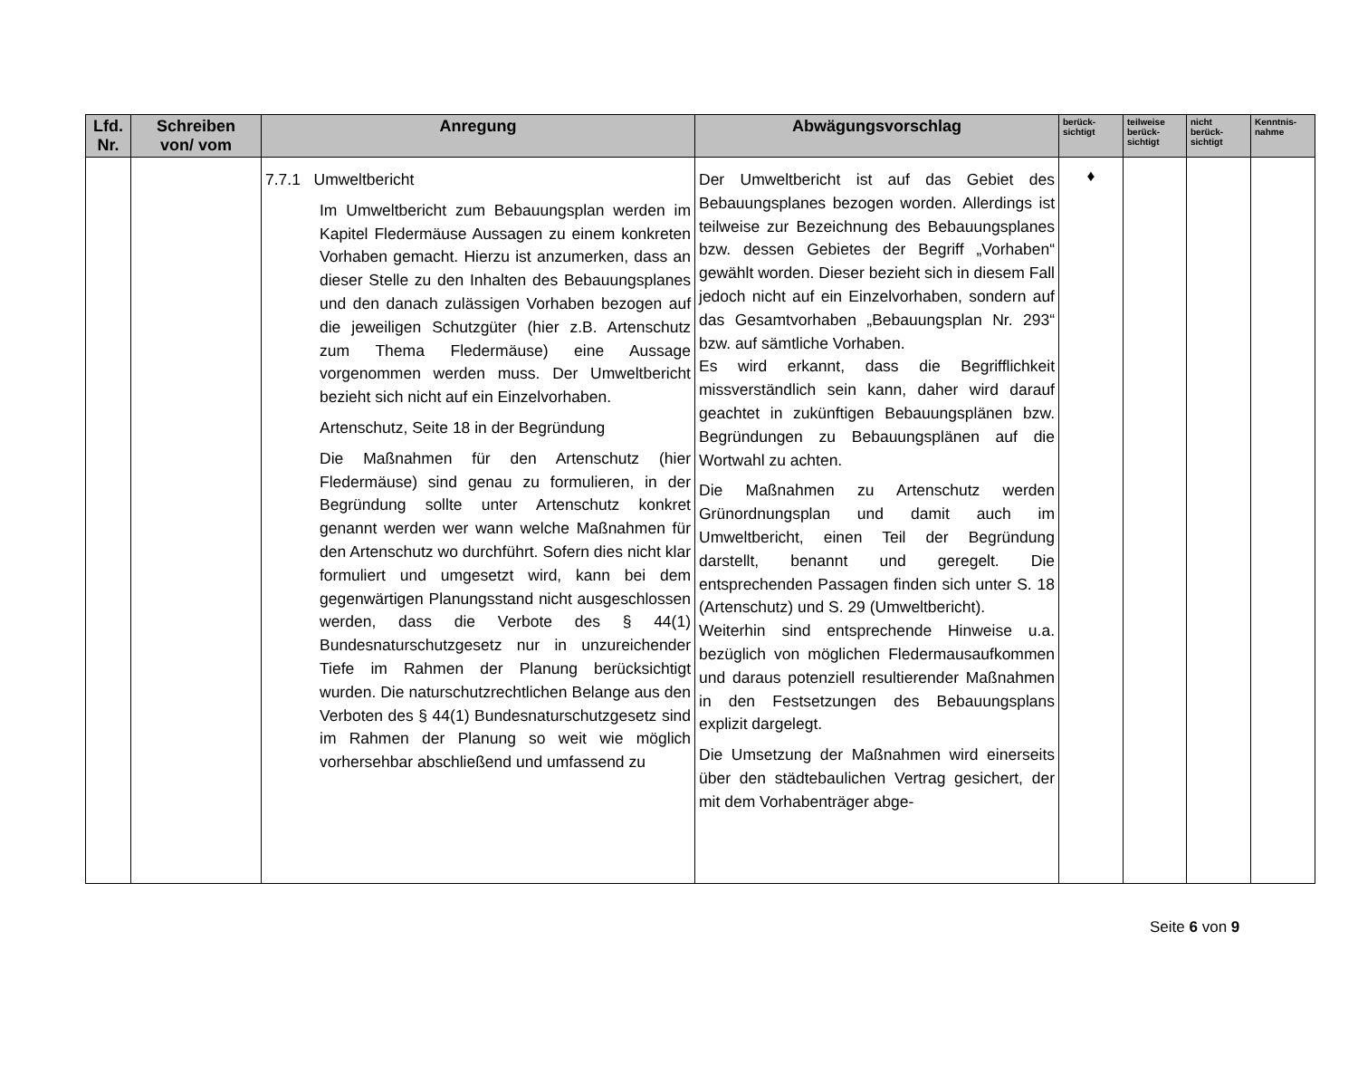| Lfd. Nr. | Schreiben von/ vom | Anregung | Abwägungsvorschlag | berück- sichtigt | teilweise berück- sichtigt | nicht berück- sichtigt | Kenntnis- nahme |
| --- | --- | --- | --- | --- | --- | --- | --- |
| | | 7.7.1 Umweltbericht Im Umweltbericht zum Bebauungsplan werden im Kapitel Fledermäuse Aussagen zu einem konkreten Vorhaben gemacht. Hierzu ist anzumerken, dass an dieser Stelle zu den Inhalten des Bebauungsplanes und den danach zulässigen Vorhaben bezogen auf die jeweiligen Schutzgüter (hier z.B. Artenschutz zum Thema Fledermäuse) eine Aussage vorgenommen werden muss. Der Umweltbericht bezieht sich nicht auf ein Einzelvorhaben. Artenschutz, Seite 18 in der Begründung Die Maßnahmen für den Artenschutz (hier Fledermäuse) sind genau zu formulieren, in der Begründung sollte unter Artenschutz konkret genannt werden wer wann welche Maßnahmen für den Artenschutz wo durchführt. Sofern dies nicht klar formuliert und umgesetzt wird, kann bei dem gegenwärtigen Planungsstand nicht ausgeschlossen werden, dass die Verbote des § 44(1) Bundesnaturschutzgesetz nur in unzureichender Tiefe im Rahmen der Planung berücksichtigt wurden. Die naturschutzrechtlichen Belange aus den Verboten des § 44(1) Bundesnaturschutzgesetz sind im Rahmen der Planung so weit wie möglich vorhersehbar abschließend und umfassend zu | Der Umweltbericht ist auf das Gebiet des Bebauungsplanes bezogen worden. Allerdings ist teilweise zur Bezeichnung des Bebauungsplanes bzw. dessen Gebietes der Begriff „Vorhaben“ gewählt worden. Dieser bezieht sich in diesem Fall jedoch nicht auf ein Einzelvorhaben, sondern auf das Gesamtvorhaben „Bebauungsplan Nr. 293“ bzw. auf sämtliche Vorhaben. Es wird erkannt, dass die Begrifflichkeit missverständlich sein kann, daher wird darauf geachtet in zukünftigen Bebauungsplänen bzw. Begründungen zu Bebauungsplänen auf die Wortwahl zu achten. Die Maßnahmen zu Artenschutz werden Grünordnungsplan und damit auch im Umweltbericht, einen Teil der Begründung darstellt, benannt und geregelt. Die entsprechenden Passagen finden sich unter S. 18 (Artenschutz) und S. 29 (Umweltbericht). Weiterhin sind entsprechende Hinweise u.a. bezüglich von möglichen Fledermausaufkommen und daraus potenziell resultierender Maßnahmen in den Festsetzungen des Bebauungsplans explizit dargelegt. Die Umsetzung der Maßnahmen wird einerseits über den städtebaulichen Vertrag gesichert, der mit dem Vorhabenträger abge- | ♦ | | | |
Seite 6 von 9